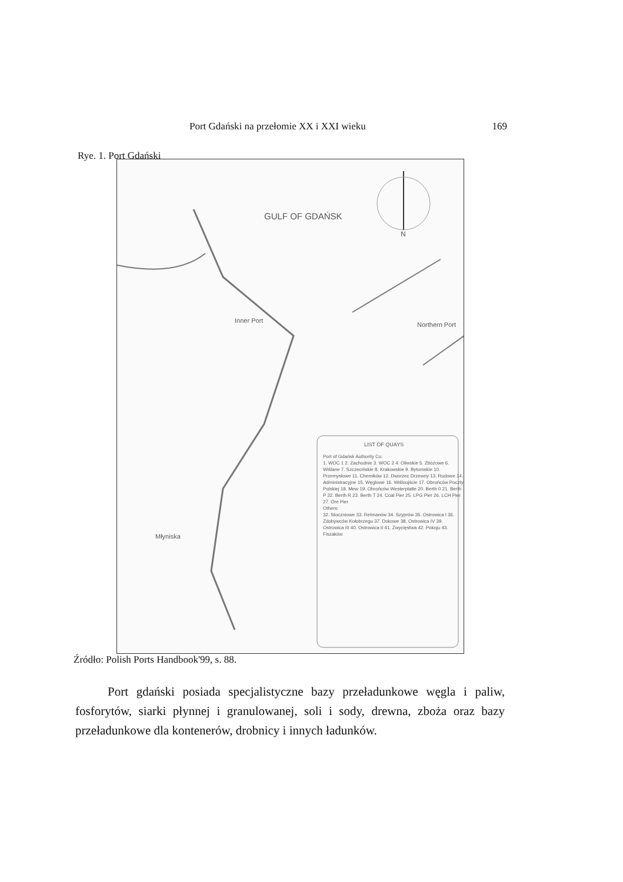Port Gdański na przełomie XX i XXI wieku 169
Rye. 1. Port Gdański
GULF OF GDAŃSK
N
Inner Port
Northern Port
Młyniska
LIST OF QUAYS
Port of Gdańsk Authority Co.
1. WOC 1 2. Zachodnie 3. WOC 2 4. Oliwskie 5. Zbożowe 6. Wiślane 7. Szczecińskie 8. Krakowskie 9. Bytomskie 10. Przemysłowe 11. Chemików 12. Dworzec Drzewny 13. Rudowe 14. Administracyjne 15. Węglowe 16. Wiślouj­ście 17. Obrońców Poczty Polskiej 18. Mew 19. Obrońców Westerplatte 20. Berth 0 21. Berth P 22. Berth R 23. Berth T 24. Coal Pier 25. LPG Pier 26. LCH Pier 27. Ore Pier
Others:
32. Stoczniowe 33. Retmanów 34. Szyprów 35. Ostrowica I 36. Zdobywców Kołobrzegu 37. Dokowe 38. Ostrowica IV 39. Ostrowica III 40. Ostrowica II 41. Zwycięstwa 42. Pokoju 43. Fiszaków
Źródło: Polish Ports Handbook'99, s. 88.
Port gdański posiada specjalistyczne bazy przeładunkowe węgla i paliw, fosforytów, siarki płynnej i granulowanej, soli i sody, drewna, zboża oraz bazy przeładunkowe dla kontenerów, drobnicy i innych ładunków.